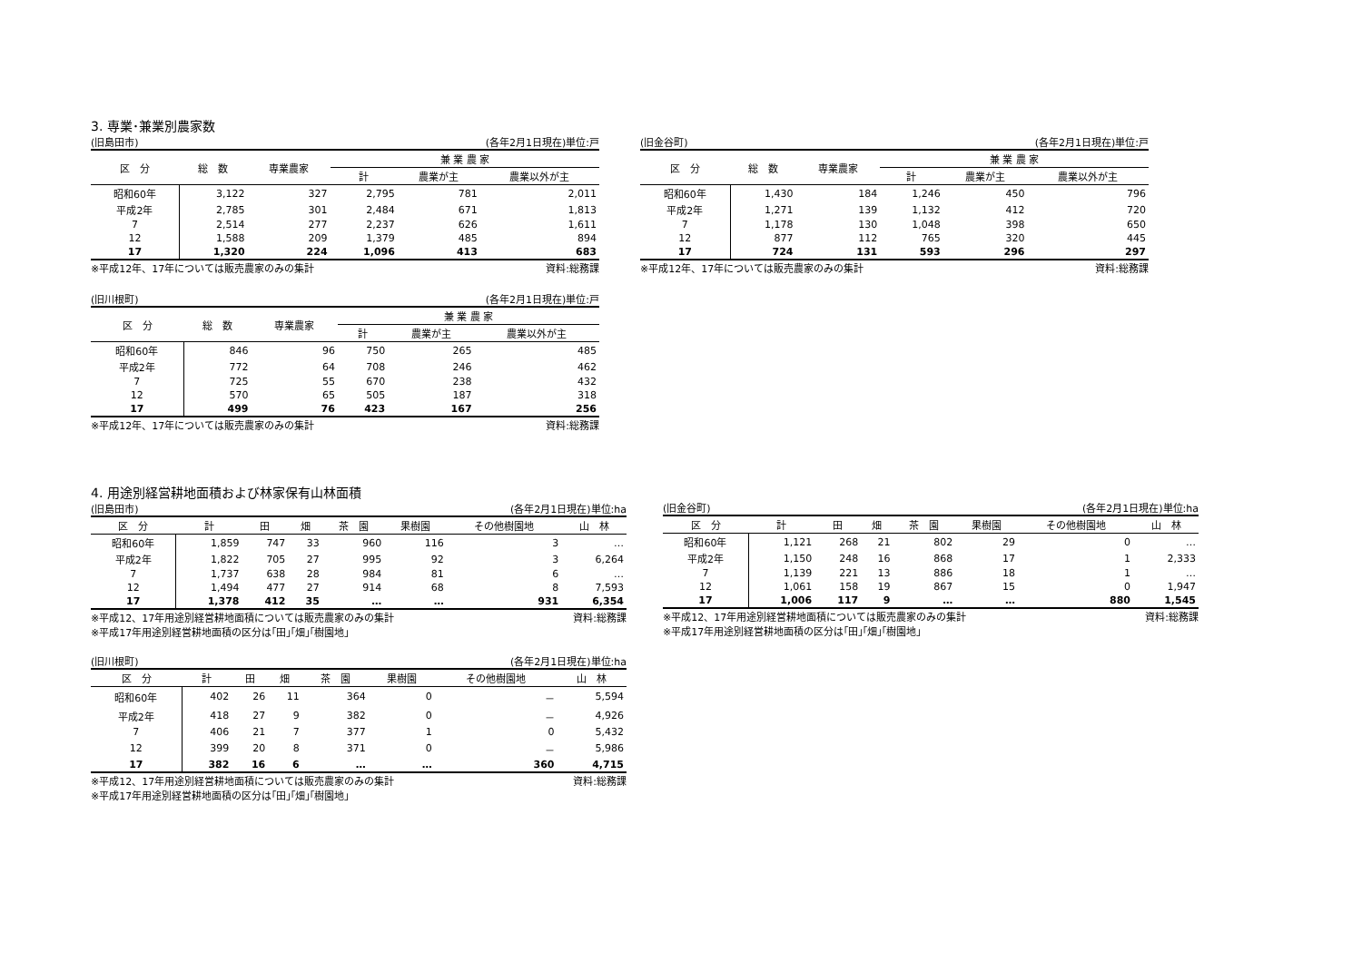3. 専業･兼業別農家数
(旧島田市) (各年2月1日現在)単位:戸
| 区 分 | 総 数 | 専業農家 | 兼 業 農 家 | | |
| --- | --- | --- | --- | --- | --- |
| | | | 計 | 農業が主 | 農業以外が主 |
| 昭和60年 | 3,122 | 327 | 2,795 | 781 | 2,011 |
| 平成2年 | 2,785 | 301 | 2,484 | 671 | 1,813 |
| 7 | 2,514 | 277 | 2,237 | 626 | 1,611 |
| 12 | 1,588 | 209 | 1,379 | 485 | 894 |
| 17 | 1,320 | 224 | 1,096 | 413 | 683 |
※平成12年、17年については販売農家のみの集計 資料:総務課
(旧川根町) (各年2月1日現在)単位:戸
| 区 分 | 総 数 | 専業農家 | 兼 業 農 家 | | |
| --- | --- | --- | --- | --- | --- |
| | | | 計 | 農業が主 | 農業以外が主 |
| 昭和60年 | 846 | 96 | 750 | 265 | 485 |
| 平成2年 | 772 | 64 | 708 | 246 | 462 |
| 7 | 725 | 55 | 670 | 238 | 432 |
| 12 | 570 | 65 | 505 | 187 | 318 |
| 17 | 499 | 76 | 423 | 167 | 256 |
※平成12年、17年については販売農家のみの集計 資料:総務課
(旧金谷町) (各年2月1日現在)単位:戸
| 区 分 | 総 数 | 専業農家 | 兼 業 農 家 | | |
| --- | --- | --- | --- | --- | --- |
| | | | 計 | 農業が主 | 農業以外が主 |
| 昭和60年 | 1,430 | 184 | 1,246 | 450 | 796 |
| 平成2年 | 1,271 | 139 | 1,132 | 412 | 720 |
| 7 | 1,178 | 130 | 1,048 | 398 | 650 |
| 12 | 877 | 112 | 765 | 320 | 445 |
| 17 | 724 | 131 | 593 | 296 | 297 |
※平成12年、17年については販売農家のみの集計 資料:総務課
4. 用途別経営耕地面積および林家保有山林面積
(旧島田市) (各年2月1日現在)単位:ha
| 区 分 | 計 | 田 | 畑 | 茶 園 | 果樹園 | その他樹園地 | 山 林 |
| --- | --- | --- | --- | --- | --- | --- | --- |
| 昭和60年 | 1,859 | 747 | 33 | 960 | 116 | 3 | … |
| 平成2年 | 1,822 | 705 | 27 | 995 | 92 | 3 | 6,264 |
| 7 | 1,737 | 638 | 28 | 984 | 81 | 6 | … |
| 12 | 1,494 | 477 | 27 | 914 | 68 | 8 | 7,593 |
| 17 | 1,378 | 412 | 35 | … | … | 931 | 6,354 |
※平成12、17年用途別経営耕地面積については販売農家のみの集計 資料:総務課
※平成17年用途別経営耕地面積の区分は｢田｣｢畑｣｢樹園地｣
(旧川根町) (各年2月1日現在)単位:ha
| 区 分 | 計 | 田 | 畑 | 茶 園 | 果樹園 | その他樹園地 | 山 林 |
| --- | --- | --- | --- | --- | --- | --- | --- |
| 昭和60年 | 402 | 26 | 11 | 364 | 0 | － | 5,594 |
| 平成2年 | 418 | 27 | 9 | 382 | 0 | － | 4,926 |
| 7 | 406 | 21 | 7 | 377 | 1 | 0 | 5,432 |
| 12 | 399 | 20 | 8 | 371 | 0 | － | 5,986 |
| 17 | 382 | 16 | 6 | … | … | 360 | 4,715 |
※平成12、17年用途別経営耕地面積については販売農家のみの集計 資料:総務課
※平成17年用途別経営耕地面積の区分は｢田｣｢畑｣｢樹園地｣
(旧金谷町) (各年2月1日現在)単位:ha
| 区 分 | 計 | 田 | 畑 | 茶 園 | 果樹園 | その他樹園地 | 山 林 |
| --- | --- | --- | --- | --- | --- | --- | --- |
| 昭和60年 | 1,121 | 268 | 21 | 802 | 29 | 0 | … |
| 平成2年 | 1,150 | 248 | 16 | 868 | 17 | 1 | 2,333 |
| 7 | 1,139 | 221 | 13 | 886 | 18 | 1 | … |
| 12 | 1,061 | 158 | 19 | 867 | 15 | 0 | 1,947 |
| 17 | 1,006 | 117 | 9 | … | … | 880 | 1,545 |
※平成12、17年用途別経営耕地面積については販売農家のみの集計 資料:総務課
※平成17年用途別経営耕地面積の区分は｢田｣｢畑｣｢樹園地｣